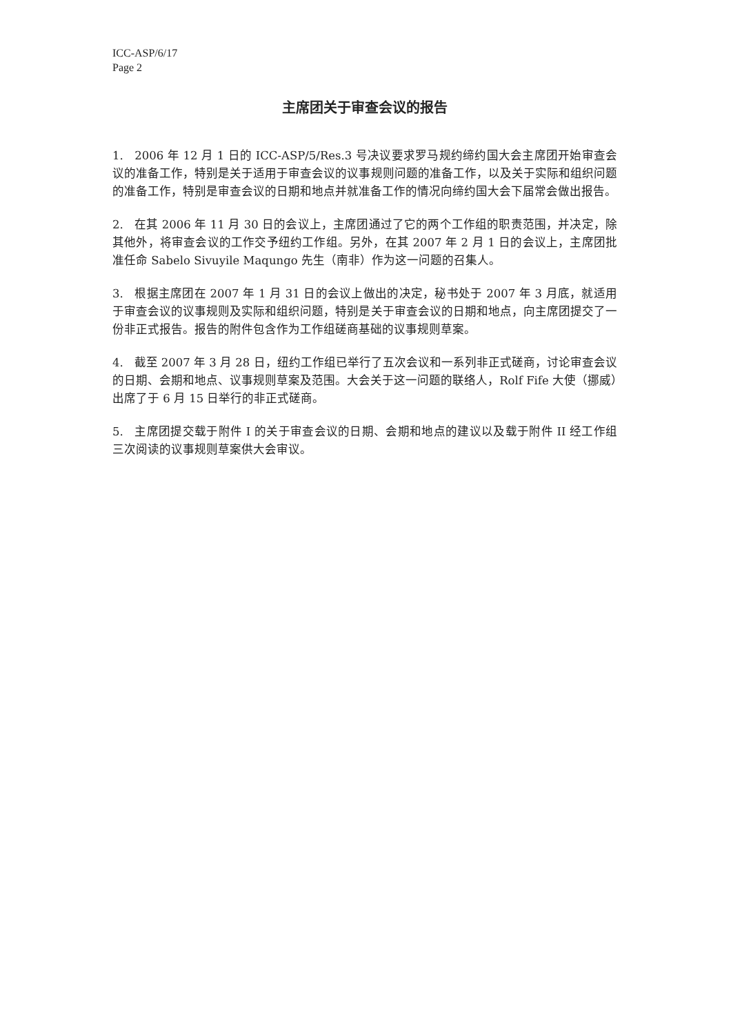ICC-ASP/6/17
Page 2
主席团关于审查会议的报告
1. 2006 年 12 月 1 日的 ICC-ASP/5/Res.3 号决议要求罗马规约缔约国大会主席团开始审查会议的准备工作，特别是关于适用于审查会议的议事规则问题的准备工作，以及关于实际和组织问题的准备工作，特别是审查会议的日期和地点并就准备工作的情况向缔约国大会下届常会做出报告。
2. 在其 2006 年 11 月 30 日的会议上，主席团通过了它的两个工作组的职责范围，并决定，除其他外，将审查会议的工作交予纽约工作组。另外，在其 2007 年 2 月 1 日的会议上，主席团批准任命 Sabelo Sivuyile Maqungo 先生（南非）作为这一问题的召集人。
3. 根据主席团在 2007 年 1 月 31 日的会议上做出的决定，秘书处于 2007 年 3 月底，就适用于审查会议的议事规则及实际和组织问题，特别是关于审查会议的日期和地点，向主席团提交了一份非正式报告。报告的附件包含作为工作组磋商基础的议事规则草案。
4. 截至 2007 年 3 月 28 日，纽约工作组已举行了五次会议和一系列非正式磋商，讨论审查会议的日期、会期和地点、议事规则草案及范围。大会关于这一问题的联络人，Rolf Fife 大使（挪威）出席了于 6 月 15 日举行的非正式磋商。
5. 主席团提交载于附件 I 的关于审查会议的日期、会期和地点的建议以及载于附件 II 经工作组三次阅读的议事规则草案供大会审议。